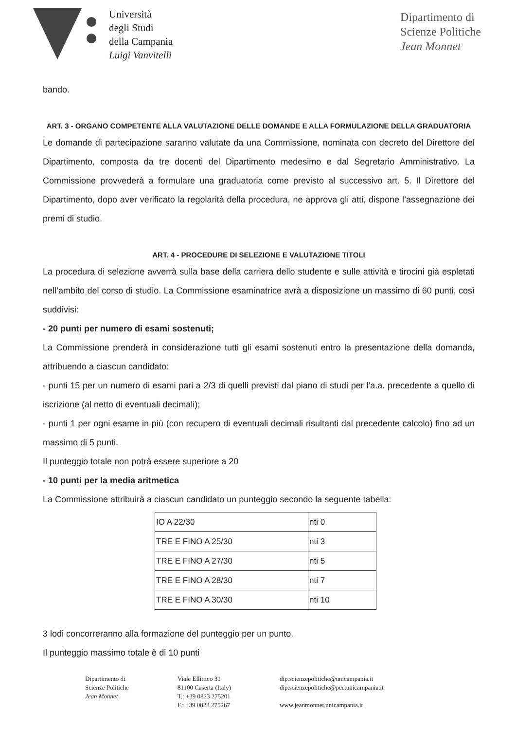Università
degli Studi
della Campania
Luigi Vanvitelli
Dipartimento di
Scienze Politiche
Jean Monnet
bando.
ART. 3 - ORGANO COMPETENTE ALLA VALUTAZIONE DELLE DOMANDE E ALLA FORMULAZIONE DELLA GRADUATORIA
Le domande di partecipazione saranno valutate da una Commissione, nominata con decreto del Direttore del Dipartimento, composta da tre docenti del Dipartimento medesimo e dal Segretario Amministrativo. La Commissione provvederà a formulare una graduatoria come previsto al successivo art. 5. Il Direttore del Dipartimento, dopo aver verificato la regolarità della procedura, ne approva gli atti, dispone l’assegnazione dei premi di studio.
ART. 4 - PROCEDURE DI SELEZIONE E VALUTAZIONE TITOLI
La procedura di selezione avverrà sulla base della carriera dello studente e sulle attività e tirocini già espletati nell’ambito del corso di studio. La Commissione esaminatrice avrà a disposizione un massimo di 60 punti, così suddivisi:
- 20 punti per numero di esami sostenuti;
La Commissione prenderà in considerazione tutti gli esami sostenuti entro la presentazione della domanda, attribuendo a ciascun candidato:
- punti 15 per un numero di esami pari a 2/3 di quelli previsti dal piano di studi per l’a.a. precedente a quello di iscrizione (al netto di eventuali decimali);
- punti 1 per ogni esame in più (con recupero di eventuali decimali risultanti dal precedente calcolo) fino ad un massimo di 5 punti.
Il punteggio totale non potrà essere superiore a 20
- 10 punti per la media aritmetica
La Commissione attribuirà a ciascun candidato un punteggio secondo la seguente tabella:
| IO A 22/30 | nti 0 |
| TRE E FINO A 25/30 | nti 3 |
| TRE E FINO A 27/30 | nti 5 |
| TRE E FINO A 28/30 | nti 7 |
| TRE E FINO A 30/30 | nti 10 |
3 lodi concorreranno alla formazione del punteggio per un punto.
Il punteggio massimo totale è di 10 punti
Dipartimento di
Scienze Politiche
Jean Monnet
Viale Ellittico 31
81100 Caserta (Italy)
T.: +39 0823 275201
F.: +39 0823 275267
dip.scienzepolitiche@unicampania.it
dip.scienzepolitiche@pec.unicampania.it
www.jeanmonnet.unicampania.it